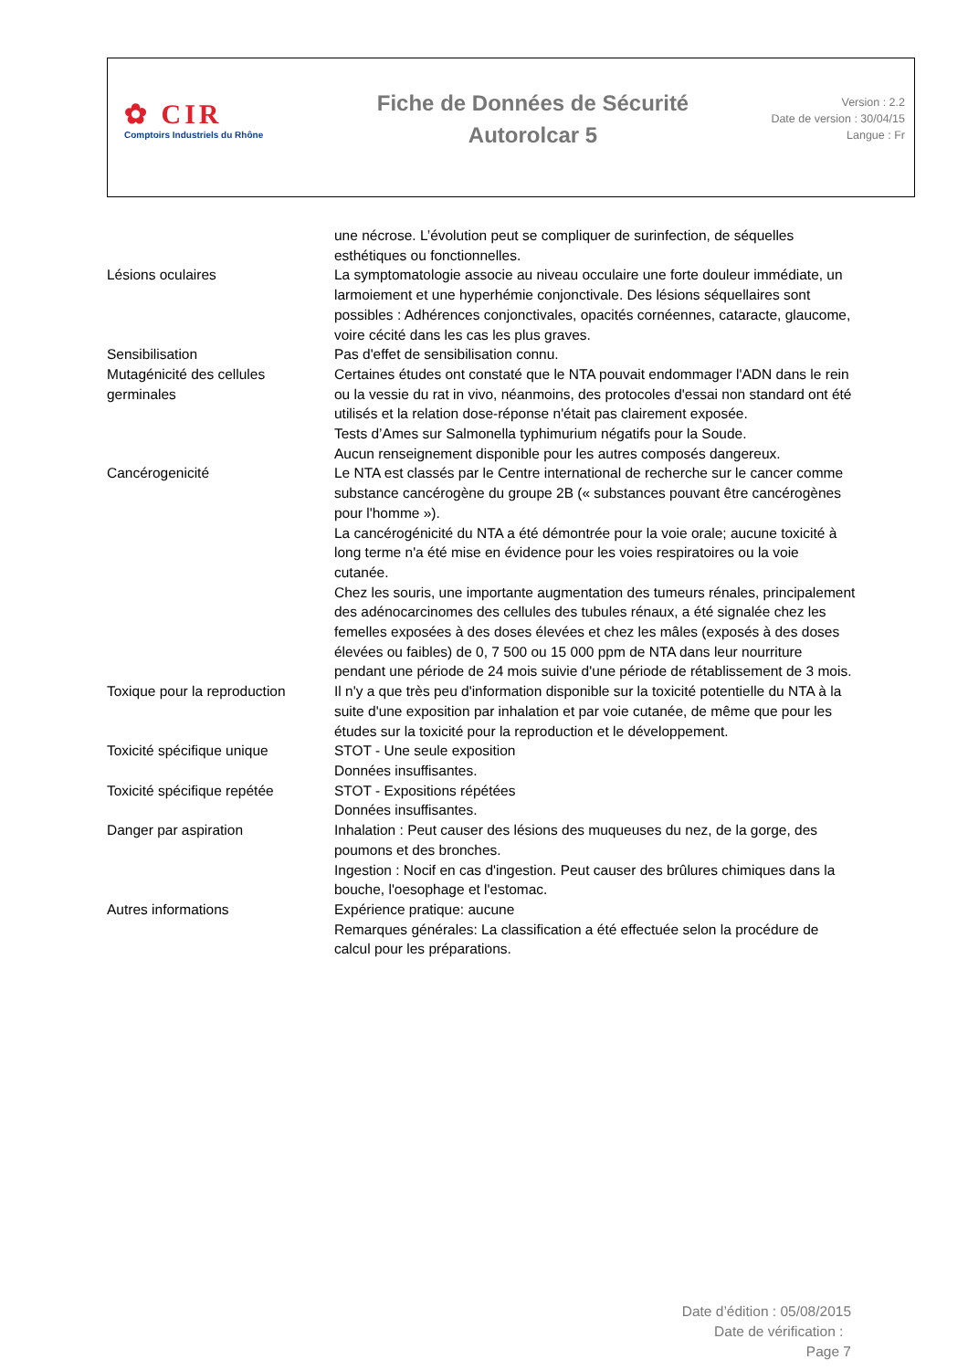✿ CIR
Comptoirs Industriels du Rhône
Fiche de Données de Sécurité
Autorolcar 5
Version : 2.2
Date de version : 30/04/15
Langue : Fr
| | une nécrose. L’évolution peut se compliquer de surinfection, de séquelles esthétiques ou fonctionnelles. |
| Lésions oculaires | La symptomatologie associe au niveau occulaire une forte douleur immédiate, un larmoiement et une hyperhémie conjonctivale. Des lésions séquellaires sont possibles : Adhérences conjonctivales, opacités cornéennes, cataracte, glaucome, voire cécité dans les cas les plus graves. |
| Sensibilisation | Pas d'effet de sensibilisation connu. |
| Mutagénicité des cellules germinales | Certaines études ont constaté que le NTA pouvait endommager l'ADN dans le rein ou la vessie du rat in vivo, néanmoins, des protocoles d'essai non standard ont été utilisés et la relation dose-réponse n'était pas clairement exposée. Tests d’Ames sur Salmonella typhimurium négatifs pour la Soude. Aucun renseignement disponible pour les autres composés dangereux. |
| Cancérogenicité | Le NTA est classés par le Centre international de recherche sur le cancer comme substance cancérogène du groupe 2B (« substances pouvant être cancérogènes pour l'homme »). La cancérogénicité du NTA a été démontrée pour la voie orale; aucune toxicité à long terme n'a été mise en évidence pour les voies respiratoires ou la voie cutanée. Chez les souris, une importante augmentation des tumeurs rénales, principalement des adénocarcinomes des cellules des tubules rénaux, a été signalée chez les femelles exposées à des doses élevées et chez les mâles (exposés à des doses élevées ou faibles) de 0, 7 500 ou 15 000 ppm de NTA dans leur nourriture pendant une période de 24 mois suivie d'une période de rétablissement de 3 mois. |
| Toxique pour la reproduction | Il n'y a que très peu d'information disponible sur la toxicité potentielle du NTA à la suite d'une exposition par inhalation et par voie cutanée, de même que pour les études sur la toxicité pour la reproduction et le développement. |
| Toxicité spécifique unique | STOT - Une seule exposition Données insuffisantes. |
| Toxicité spécifique repétée | STOT - Expositions répétées Données insuffisantes. |
| Danger par aspiration | Inhalation : Peut causer des lésions des muqueuses du nez, de la gorge, des poumons et des bronches. Ingestion : Nocif en cas d'ingestion. Peut causer des brûlures chimiques dans la bouche, l'oesophage et l'estomac. |
| Autres informations | Expérience pratique: aucune Remarques générales: La classification a été effectuée selon la procédure de calcul pour les préparations. |
Date d’édition : 05/08/2015
Date de vérification :
Page 7